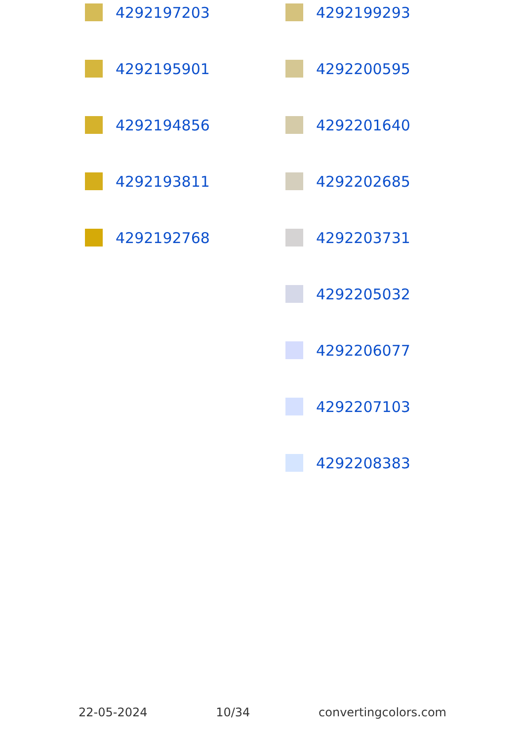4292197203
4292195901
4292194856
4292193811
4292192768
4292199293
4292200595
4292201640
4292202685
4292203731
4292205032
4292206077
4292207103
4292208383
22-05-2024 10/34 convertingcolors.com